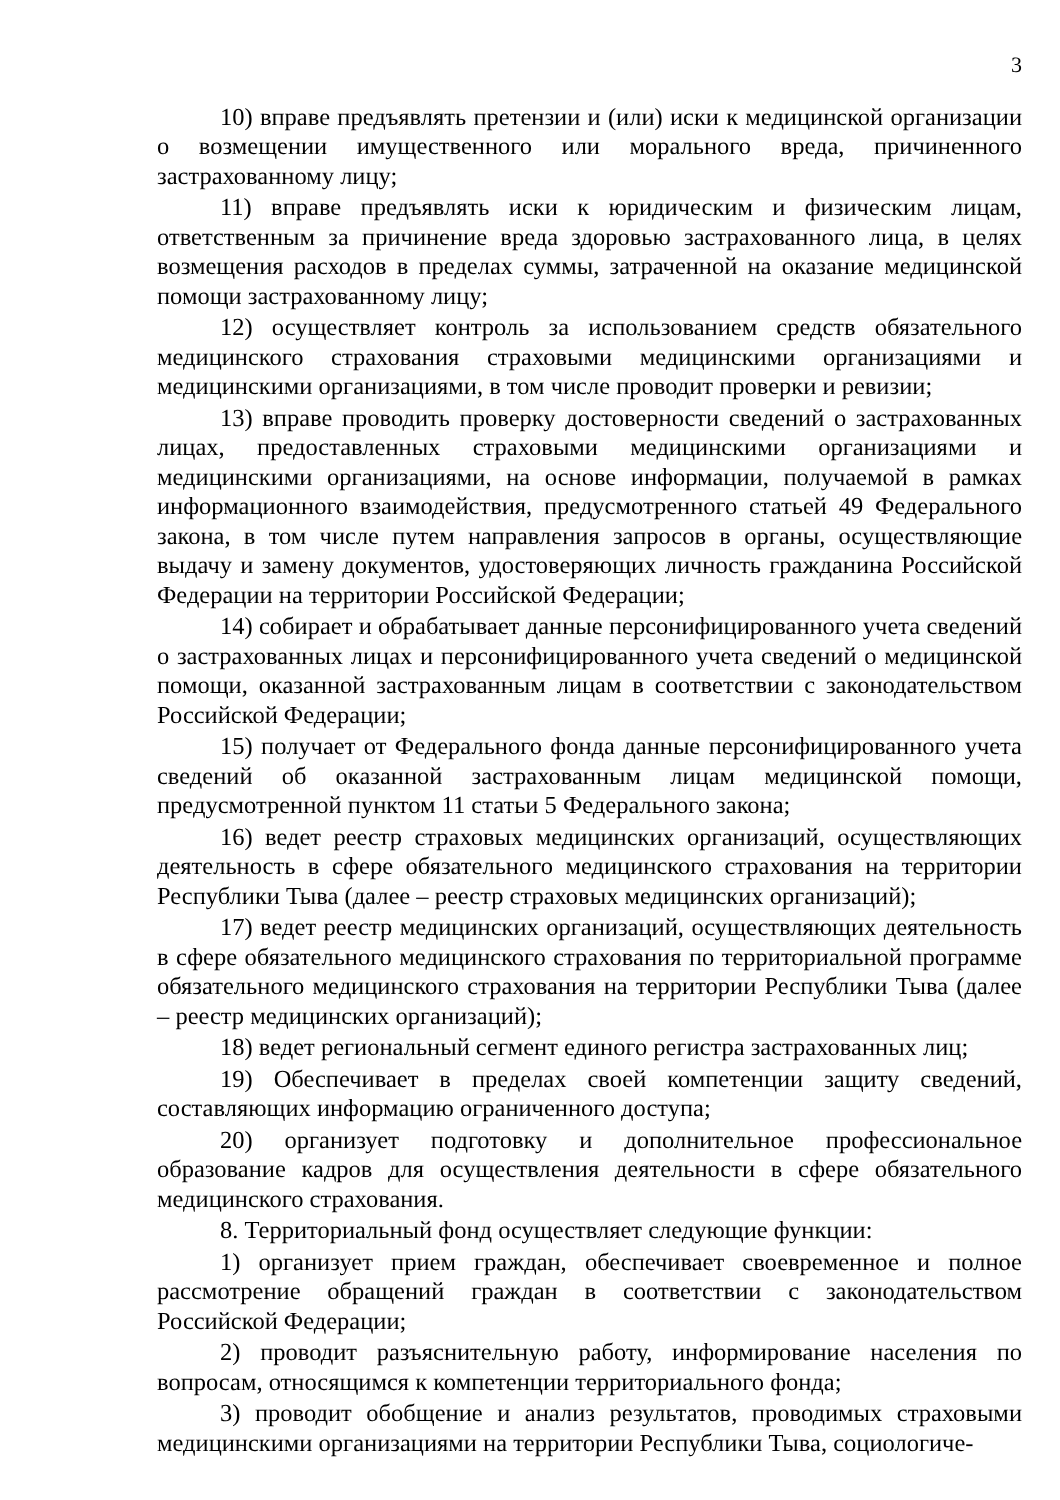3
10) вправе предъявлять претензии и (или) иски к медицинской организации о возмещении имущественного или морального вреда, причиненного застрахованному лицу;
11) вправе предъявлять иски к юридическим и физическим лицам, ответственным за причинение вреда здоровью застрахованного лица, в целях возмещения расходов в пределах суммы, затраченной на оказание медицинской помощи застрахованному лицу;
12) осуществляет контроль за использованием средств обязательного медицинского страхования страховыми медицинскими организациями и медицинскими организациями, в том числе проводит проверки и ревизии;
13) вправе проводить проверку достоверности сведений о застрахованных лицах, предоставленных страховыми медицинскими организациями и медицинскими организациями, на основе информации, получаемой в рамках информационного взаимодействия, предусмотренного статьей 49 Федерального закона, в том числе путем направления запросов в органы, осуществляющие выдачу и замену документов, удостоверяющих личность гражданина Российской Федерации на территории Российской Федерации;
14) собирает и обрабатывает данные персонифицированного учета сведений о застрахованных лицах и персонифицированного учета сведений о медицинской помощи, оказанной застрахованным лицам в соответствии с законодательством Российской Федерации;
15) получает от Федерального фонда данные персонифицированного учета сведений об оказанной застрахованным лицам медицинской помощи, предусмотренной пунктом 11 статьи 5 Федерального закона;
16) ведет реестр страховых медицинских организаций, осуществляющих деятельность в сфере обязательного медицинского страхования на территории Республики Тыва (далее – реестр страховых медицинских организаций);
17) ведет реестр медицинских организаций, осуществляющих деятельность в сфере обязательного медицинского страхования по территориальной программе обязательного медицинского страхования на территории Республики Тыва (далее – реестр медицинских организаций);
18) ведет региональный сегмент единого регистра застрахованных лиц;
19) Обеспечивает в пределах своей компетенции защиту сведений, составляющих информацию ограниченного доступа;
20) организует подготовку и дополнительное профессиональное образование кадров для осуществления деятельности в сфере обязательного медицинского страхования.
8. Территориальный фонд осуществляет следующие функции:
1) организует прием граждан, обеспечивает своевременное и полное рассмотрение обращений граждан в соответствии с законодательством Российской Федерации;
2) проводит разъяснительную работу, информирование населения по вопросам, относящимся к компетенции территориального фонда;
3) проводит обобщение и анализ результатов, проводимых страховыми медицинскими организациями на территории Республики Тыва, социологиче-